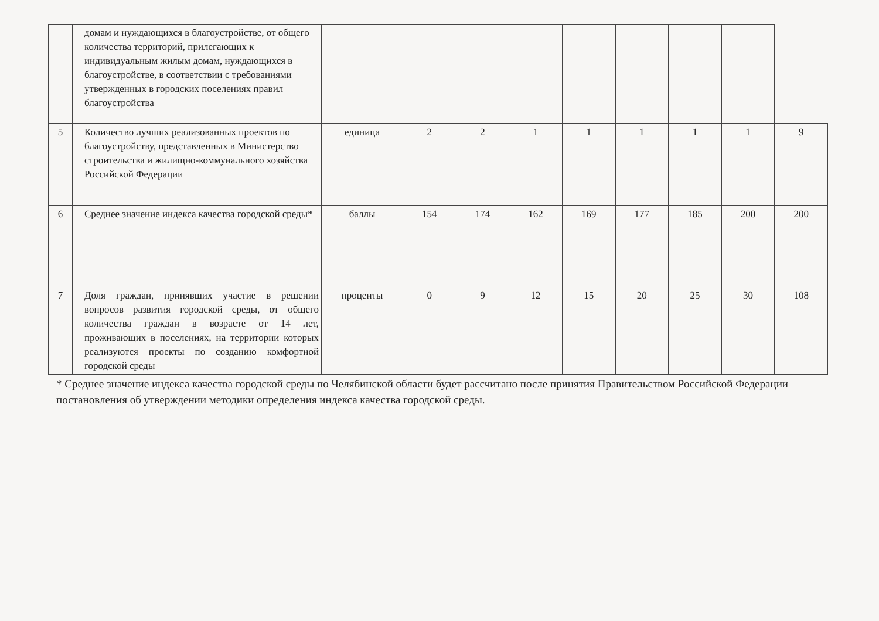| | домам и нуждающихся в благоустройстве, от общего количества территорий, прилегающих к индивидуальным жилым домам, нуждающихся в благоустройстве, в соответствии с требованиями утвержденных в городских поселениях правил благоустройства | | | | | | | | | |
| 5 | Количество лучших реализованных проектов по благоустройству, представленных в Министерство строительства и жилищно-коммунального хозяйства Российской Федерации | единица | 2 | 2 | 1 | 1 | 1 | 1 | 1 | 9 |
| 6 | Среднее значение индекса качества городской среды* | баллы | 154 | 174 | 162 | 169 | 177 | 185 | 200 | 200 |
| 7 | Доля граждан, принявших участие в решении вопросов развития городской среды, от общего количества граждан в возрасте от 14 лет, проживающих в поселениях, на территории которых реализуются проекты по созданию комфортной городской среды | проценты | 0 | 9 | 12 | 15 | 20 | 25 | 30 | 108 |
* Среднее значение индекса качества городской среды по Челябинской области будет рассчитано после принятия Правительством Российской Федерации постановления об утверждении методики определения индекса качества городской среды.